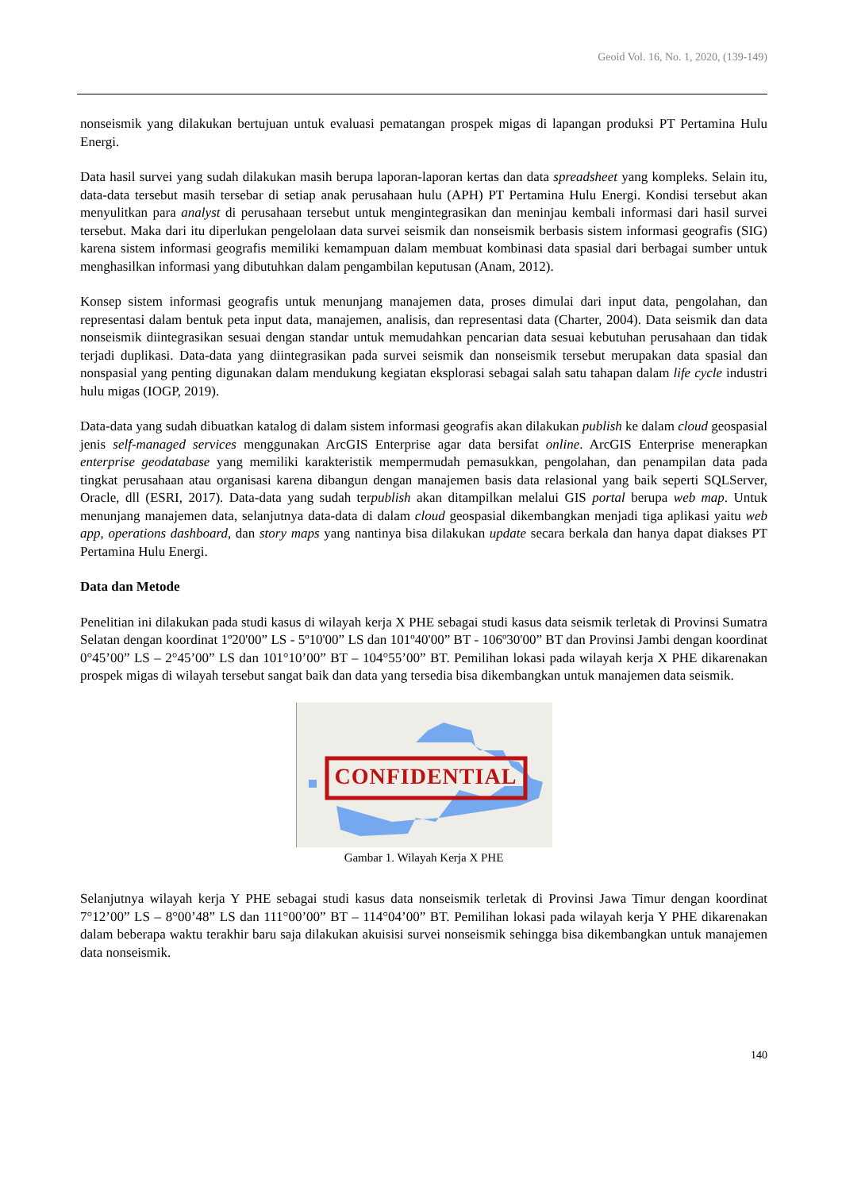Geoid Vol. 16, No. 1, 2020, (139-149)
nonseismik yang dilakukan bertujuan untuk evaluasi pematangan prospek migas di lapangan produksi PT Pertamina Hulu Energi.
Data hasil survei yang sudah dilakukan masih berupa laporan-laporan kertas dan data spreadsheet yang kompleks. Selain itu, data-data tersebut masih tersebar di setiap anak perusahaan hulu (APH) PT Pertamina Hulu Energi. Kondisi tersebut akan menyulitkan para analyst di perusahaan tersebut untuk mengintegrasikan dan meninjau kembali informasi dari hasil survei tersebut. Maka dari itu diperlukan pengelolaan data survei seismik dan nonseismik berbasis sistem informasi geografis (SIG) karena sistem informasi geografis memiliki kemampuan dalam membuat kombinasi data spasial dari berbagai sumber untuk menghasilkan informasi yang dibutuhkan dalam pengambilan keputusan (Anam, 2012).
Konsep sistem informasi geografis untuk menunjang manajemen data, proses dimulai dari input data, pengolahan, dan representasi dalam bentuk peta input data, manajemen, analisis, dan representasi data (Charter, 2004). Data seismik dan data nonseismik diintegrasikan sesuai dengan standar untuk memudahkan pencarian data sesuai kebutuhan perusahaan dan tidak terjadi duplikasi. Data-data yang diintegrasikan pada survei seismik dan nonseismik tersebut merupakan data spasial dan nonspasial yang penting digunakan dalam mendukung kegiatan eksplorasi sebagai salah satu tahapan dalam life cycle industri hulu migas (IOGP, 2019).
Data-data yang sudah dibuatkan katalog di dalam sistem informasi geografis akan dilakukan publish ke dalam cloud geospasial jenis self-managed services menggunakan ArcGIS Enterprise agar data bersifat online. ArcGIS Enterprise menerapkan enterprise geodatabase yang memiliki karakteristik mempermudah pemasukkan, pengolahan, dan penampilan data pada tingkat perusahaan atau organisasi karena dibangun dengan manajemen basis data relasional yang baik seperti SQLServer, Oracle, dll (ESRI, 2017). Data-data yang sudah terpublish akan ditampilkan melalui GIS portal berupa web map. Untuk menunjang manajemen data, selanjutnya data-data di dalam cloud geospasial dikembangkan menjadi tiga aplikasi yaitu web app, operations dashboard, dan story maps yang nantinya bisa dilakukan update secara berkala dan hanya dapat diakses PT Pertamina Hulu Energi.
Data dan Metode
Penelitian ini dilakukan pada studi kasus di wilayah kerja X PHE sebagai studi kasus data seismik terletak di Provinsi Sumatra Selatan dengan koordinat 1º20'00” LS - 5º10'00” LS dan 101º40'00” BT - 106º30'00” BT dan Provinsi Jambi dengan koordinat 0°45’00” LS – 2°45’00” LS dan 101°10’00” BT – 104°55’00” BT. Pemilihan lokasi pada wilayah kerja X PHE dikarenakan prospek migas di wilayah tersebut sangat baik dan data yang tersedia bisa dikembangkan untuk manajemen data seismik.
CONFIDENTIAL
Gambar 1. Wilayah Kerja X PHE
Selanjutnya wilayah kerja Y PHE sebagai studi kasus data nonseismik terletak di Provinsi Jawa Timur dengan koordinat 7°12’00” LS – 8°00’48” LS dan 111°00’00” BT – 114°04’00” BT. Pemilihan lokasi pada wilayah kerja Y PHE dikarenakan dalam beberapa waktu terakhir baru saja dilakukan akuisisi survei nonseismik sehingga bisa dikembangkan untuk manajemen data nonseismik.
140